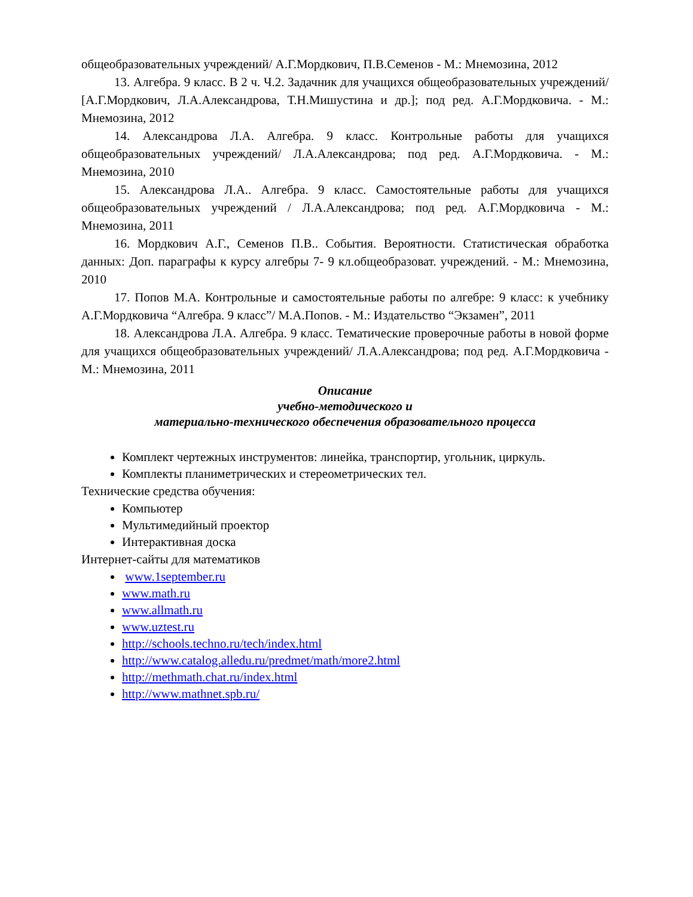общеобразовательных учреждений/ А.Г.Мордкович, П.В.Семенов - М.: Мнемозина, 2012
13. Алгебра. 9 класс. В 2 ч. Ч.2. Задачник для учащихся общеобразовательных учреждений/ [А.Г.Мордкович, Л.А.Александрова, Т.Н.Мишустина и др.]; под ред. А.Г.Мордковича. - М.: Мнемозина, 2012
14. Александрова Л.А. Алгебра. 9 класс. Контрольные работы для учащихся общеобразовательных учреждений/ Л.А.Александрова; под ред. А.Г.Мордковича. - М.: Мнемозина, 2010
15. Александрова Л.А.. Алгебра. 9 класс. Самостоятельные работы для учащихся общеобразовательных учреждений / Л.А.Александрова; под ред. А.Г.Мордковича - М.: Мнемозина, 2011
16. Мордкович А.Г., Семенов П.В.. События. Вероятности. Статистическая обработка данных: Доп. параграфы к курсу алгебры 7- 9 кл.общеобразоват. учреждений. - М.: Мнемозина, 2010
17. Попов М.А. Контрольные и самостоятельные работы по алгебре: 9 класс: к учебнику А.Г.Мордковича “Алгебра. 9 класс”/ М.А.Попов. - М.: Издательство “Экзамен”, 2011
18. Александрова Л.А. Алгебра. 9 класс. Тематические проверочные работы в новой форме для учащихся общеобразовательных учреждений/ Л.А.Александрова; под ред. А.Г.Мордковича - М.: Мнемозина, 2011
Описание
учебно-методического и
материально-технического обеспечения образовательного процесса
Комплект чертежных инструментов: линейка, транспортир, угольник, циркуль.
Комплекты планиметрических и стереометрических тел.
Технические средства обучения:
Компьютер
Мультимедийный проектор
Интерактивная доска
Интернет-сайты для математиков
www.1september.ru
www.math.ru
www.allmath.ru
www.uztest.ru
http://schools.techno.ru/tech/index.html
http://www.catalog.alledu.ru/predmet/math/more2.html
http://methmath.chat.ru/index.html
http://www.mathnet.spb.ru/